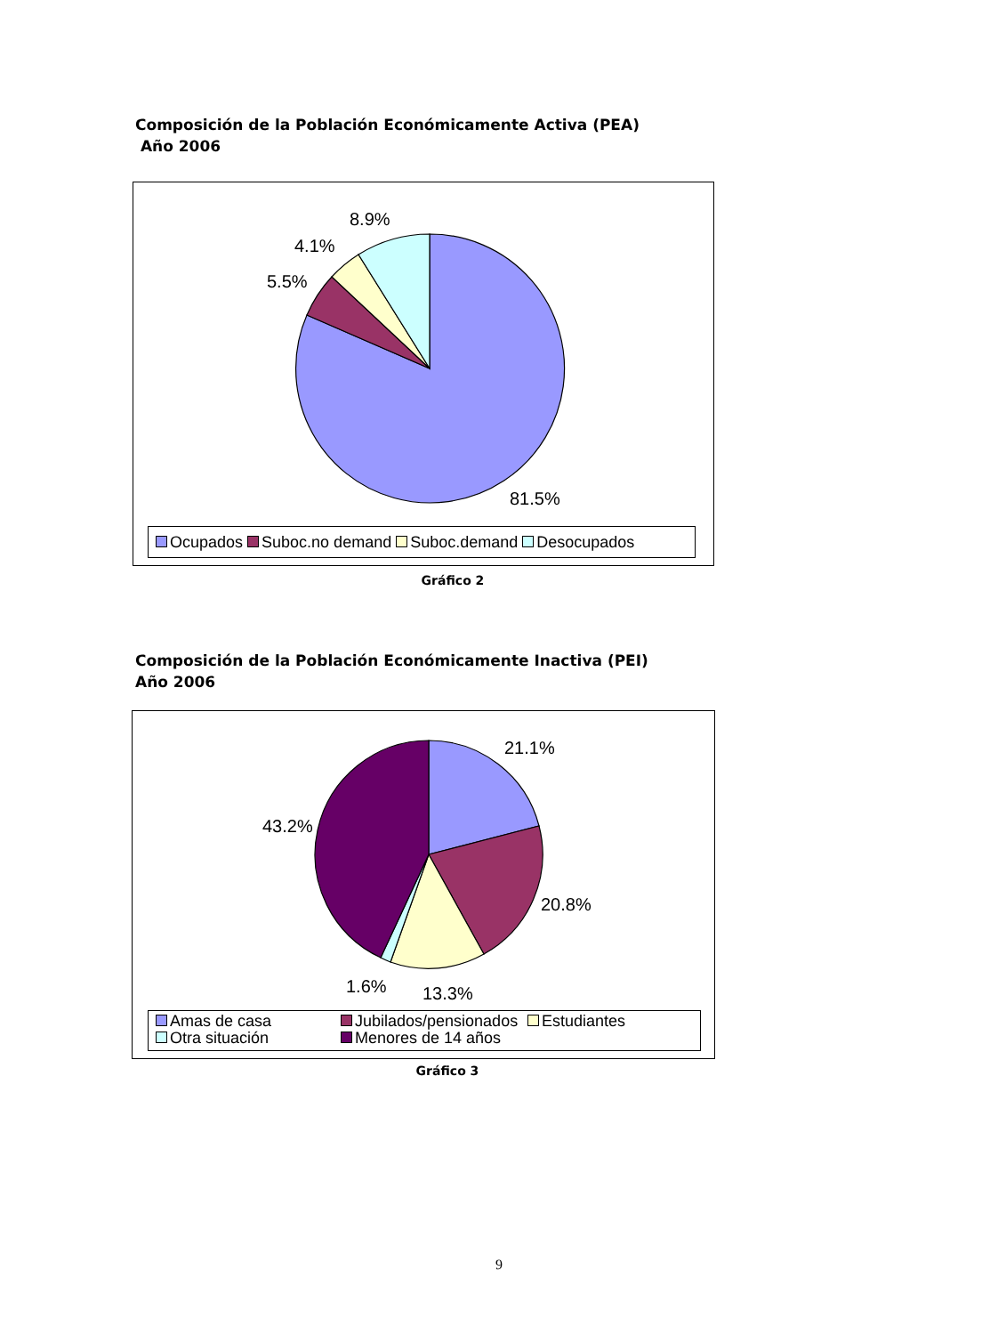Composición de la Población Económicamente Activa (PEA)
Año 2006
8.9%
4.1%
5.5%
81.5%
Ocupados Suboc.no demand Suboc.demand Desocupados
Gráfico 2
Composición de la Población Económicamente Inactiva (PEI)
Año 2006
21.1%
43.2%
20.8%
1.6% 13.3%
Amas de casa Jubilados/pensionados Estudiantes
Otra situación Menores de 14 años
Gráfico 3
9